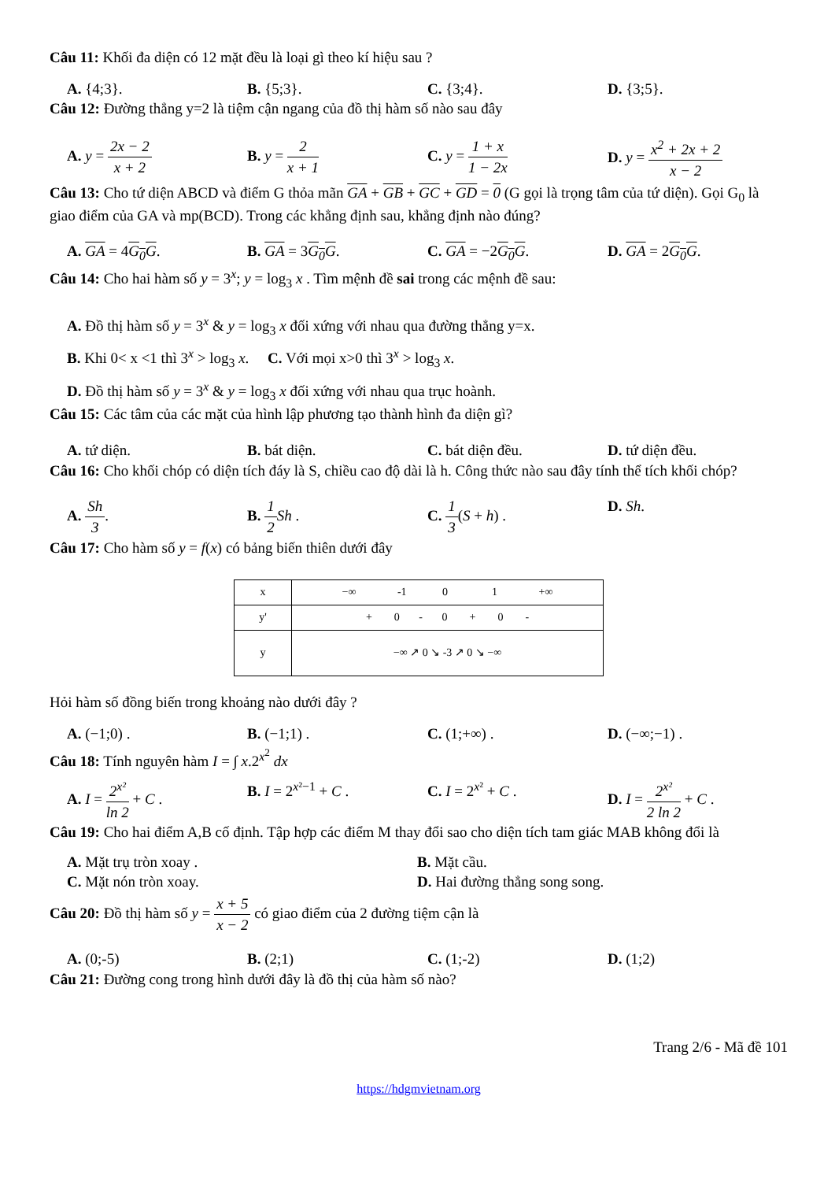Câu 11: Khối đa diện có 12 mặt đều là loại gì theo kí hiệu sau ?
A. {4;3}. B. {5;3}. C. {3;4}. D. {3;5}.
Câu 12: Đường thẳng y=2 là tiệm cận ngang của đồ thị hàm số nào sau đây
A. y = 2x − 2 x + 2 B. y = 2 x + 1 C. y = 1 + x 1 − 2x D. y = x<sup>2</sup> + 2x + 2 x − 2
Câu 13: Cho tứ diện ABCD và điểm G thỏa mãn GA + GB + GC + GD = 0 (G gọi là trọng tâm của tứ diện). Gọi G<sub>0</sub> là giao điểm của GA và mp(BCD). Trong các khẳng định sau, khẳng định nào đúng?
A. GA = 4G<sub>0</sub>G. B. GA = 3G<sub>0</sub>G. C. GA = −2G<sub>0</sub>G. D. GA = 2G<sub>0</sub>G.
Câu 14: Cho hai hàm số y = 3<sup>x</sup>; y = log<sub>3</sub> x . Tìm mệnh đề sai trong các mệnh đề sau:
A. Đồ thị hàm số y = 3<sup>x</sup> & y = log<sub>3</sub> x đối xứng với nhau qua đường thẳng y=x.
B. Khi 0< x <1 thì 3<sup>x</sup> > log<sub>3</sub> x. C. Với mọi x>0 thì 3<sup>x</sup> > log<sub>3</sub> x.
D. Đồ thị hàm số y = 3<sup>x</sup> & y = log<sub>3</sub> x đối xứng với nhau qua trục hoành.
Câu 15: Các tâm của các mặt của hình lập phương tạo thành hình đa diện gì?
A. tứ diện. B. bát diện. C. bát diện đều. D. tứ diện đều.
Câu 16: Cho khối chóp có diện tích đáy là S, chiều cao độ dài là h. Công thức nào sau đây tính thể tích khối chóp?
A. Sh 3. B. 1 2 Sh . C. 1 3(S + h) . D. Sh.
Câu 17: Cho hàm số y = f(x) có bảng biến thiên dưới đây
| x | −∞ -1 0 1 +∞ |
| y' | + 0 - 0 + 0 - |
| y | −∞ ↗ 0 ↘ -3 ↗ 0 ↘ −∞ |
Hỏi hàm số đồng biến trong khoảng nào dưới đây ?
A. (−1;0) . B. (−1;1) . C. (1;+∞) . D. (−∞;−1) .
Câu 18: Tính nguyên hàm I = ∫ x.2<sup>x<sup>2</sup></sup> dx
A. I = 2<sup>x²</sup> ln 2 + C .
B. I = 2<sup>x²−1</sup> + C . C. I = 2<sup>x²</sup> + C . D. I = 2<sup>x²</sup> 2 ln 2 + C .
Câu 19: Cho hai điểm A,B cố định. Tập hợp các điểm M thay đổi sao cho diện tích tam giác MAB không đổi là
A. Mặt trụ tròn xoay .
B. Mặt cầu.
C. Mặt nón tròn xoay.
D. Hai đường thẳng song song.
Câu 20: Đồ thị hàm số y = x + 5 x − 2 có giao điểm của 2 đường tiệm cận là
A. (0;-5) B. (2;1) C. (1;-2) D. (1;2)
Câu 21: Đường cong trong hình dưới đây là đồ thị của hàm số nào?
Trang 2/6 - Mã đề 101
https://hdgmvietnam.org